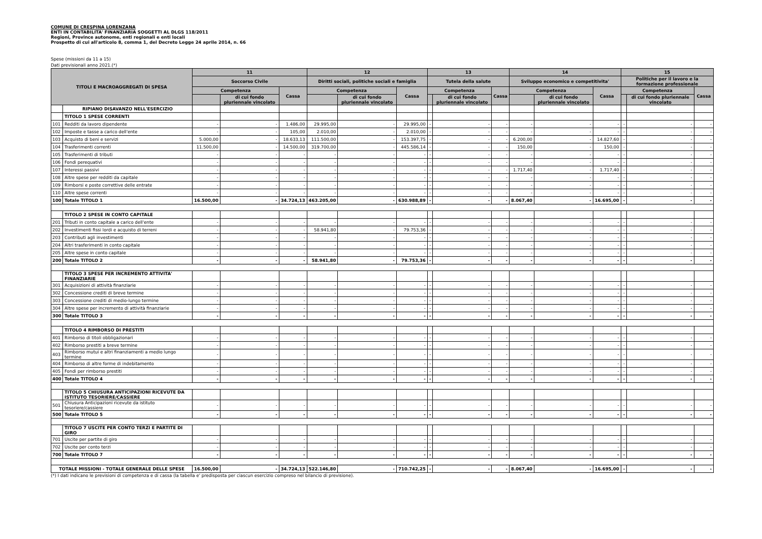COMUNE DI CRESPINA LORENZANA
ENTI IN CONTABILITA' FINANZIARIA SOGGETTI AL DLGS 118/2011
Regioni, Province autonome, enti regionali e enti locali
Prospetto di cui all'articolo 8, comma 1, del Decreto Legge 24 aprile 2014, n. 66
Spese (missioni da 11 a 15)
Dati previsionali anno 2021.(*)
| TITOLI E MACROAGGREGATI DI SPESA | | 11 | | | 12 | | | 13 | | | 14 | | | 15 | | |
| --- | --- | --- | --- | --- | --- | --- | --- | --- | --- | --- | --- | --- | --- | --- | --- | --- |
| | | Soccorso Civile | | | Diritti sociali, politiche sociali e famiglia | | | Tutela della salute | | | Sviluppo economico e competitivita' | | | Politiche per il lavoro e la formazione professionale | | |
| | | Competenza | | Cassa | Competenza | | Cassa | Competenza | | Cassa | Competenza | | Cassa | Competenza | | Cassa |
| | | | di cui fondo pluriennale vincolato | | | di cui fondo pluriennale vincolato | | | di cui fondo pluriennale vincolato | | | di cui fondo pluriennale vincolato | | | di cui fondo pluriennale vincolato | |
| | RIPIANO DISAVANZO NELL'ESERCIZIO | | | | | | | | | | | | | | | |
| | TITOLO 1 SPESE CORRENTI | | | | | | | | | | | | | | | |
| 101 | Redditi da lavoro dipendente | - | - | 1.486,00 | 29.995,00 | - | 29.995,00 | - | - | - | - | - | - | - | - | - |
| 102 | Imposte e tasse a carico dell'ente | - | - | 105,00 | 2.010,00 | - | 2.010,00 | - | - | - | - | - | - | - | - | - |
| 103 | Acquisto di beni e servizi | 5.000,00 | - | 18.633,13 | 111.500,00 | - | 153.397,75 | - | - | - | 6.200,00 | - | 14.827,60 | - | - | - |
| 104 | Trasferimenti correnti | 11.500,00 | - | 14.500,00 | 319.700,00 | - | 445.586,14 | - | - | - | 150,00 | - | 150,00 | - | - | - |
| 105 | Trasferimenti di tributi | - | - | - | - | - | - | - | - | - | - | - | - | - | - | - |
| 106 | Fondi perequativi | - | - | - | - | - | - | - | - | - | - | - | - | - | - | - |
| 107 | Interessi passivi | - | - | - | - | - | - | - | - | - | 1.717,40 | - | 1.717,40 | - | - | - |
| 108 | Altre spese per redditi da capitale | - | - | - | - | - | - | - | - | - | - | - | - | - | - | - |
| 109 | Rimborsi e poste correttive delle entrate | - | - | - | - | - | - | - | - | - | - | - | - | - | - | - |
| 110 | Altre spese correnti | - | - | - | - | - | - | - | - | - | - | - | - | - | - | - |
| 100 | Totale TITOLO 1 | 16.500,00 | - | 34.724,13 | 463.205,00 | - | 630.988,89 | - | - | - | 8.067,40 | - | 16.695,00 | - | - | - |
| | TITOLO 2 SPESE IN CONTO CAPITALE | | | | | | | | | | | | | | | |
| 201 | Tributi in conto capitale a carico dell'ente | - | - | - | - | - | - | - | - | - | - | - | - | - | - | - |
| 202 | Investimenti fissi lordi e acquisto di terreni | - | - | - | 58.941,80 | - | 79.753,36 | - | - | - | - | - | - | - | - | - |
| 203 | Contributi agli investimenti | - | - | - | - | - | - | - | - | - | - | - | - | - | - | - |
| 204 | Altri trasferimenti in conto capitale | - | - | - | - | - | - | - | - | - | - | - | - | - | - | - |
| 205 | Altre spese in conto capitale | - | - | - | - | - | - | - | - | - | - | - | - | - | - | - |
| 200 | Totale TITOLO 2 | - | - | - | 58.941,80 | - | 79.753,36 | - | - | - | - | - | - | - | - | - |
| | TITOLO 3 SPESE PER INCREMENTO ATTIVITA' FINANZIARIE | | | | | | | | | | | | | | | |
| 301 | Acquisizioni di attività finanziarie | - | - | - | - | - | - | - | - | - | - | - | - | - | - | - |
| 302 | Concessione crediti di breve termine | - | - | - | - | - | - | - | - | - | - | - | - | - | - | - |
| 303 | Concessione crediti di medio-lungo termine | - | - | - | - | - | - | - | - | - | - | - | - | - | - | - |
| 304 | Altre spese per incremento di attività finanziarie | - | - | - | - | - | - | - | - | - | - | - | - | - | - | - |
| 300 | Totale TITOLO 3 | - | - | - | - | - | - | - | - | - | - | - | - | - | - | - |
| | TITOLO 4 RIMBORSO DI PRESTITI | | | | | | | | | | | | | | | |
| 401 | Rimborso di titoli obbligazionari | - | - | - | - | - | - | - | - | - | - | - | - | - | - | - |
| 402 | Rimborso prestiti a breve termine | - | - | - | - | - | - | - | - | - | - | - | - | - | - | - |
| 403 | Rimborso mutui e altri finanziamenti a medio lungo termine | - | - | - | - | - | - | - | - | - | - | - | - | - | - | - |
| 404 | Rimborso di altre forme di indebitamento | - | - | - | - | - | - | - | - | - | - | - | - | - | - | - |
| 405 | Fondi per rimborso prestiti | - | - | - | - | - | - | - | - | - | - | - | - | - | - | - |
| 400 | Totale TITOLO 4 | - | - | - | - | - | - | - | - | - | - | - | - | - | - | - |
| | TITOLO 5 CHIUSURA ANTICIPAZIONI RICEVUTE DA ISTITUTO TESORIERE/CASSIERE | | | | | | | | | | | | | | | |
| 501 | Chiusura Anticipazioni ricevute da istituto tesoriere/cassiere | - | - | - | - | - | - | - | - | - | - | - | - | - | - | - |
| 500 | Totale TITOLO 5 | - | - | - | - | - | - | - | - | - | - | - | - | - | - | - |
| | TITOLO 7 USCITE PER CONTO TERZI E PARTITE DI GIRO | | | | | | | | | | | | | | | |
| 701 | Uscite per partite di giro | - | - | - | - | - | - | - | - | - | - | - | - | - | - | - |
| 702 | Uscite per conto terzi | - | - | - | - | - | - | - | - | - | - | - | - | - | - | - |
| 700 | Totale TITOLO 7 | - | - | - | - | - | - | - | - | - | - | - | - | - | - | - |
| TOTALE MISSIONI - TOTALE GENERALE DELLE SPESE | | 16.500,00 | - | 34.724,13 | 522.146,80 | - | 710.742,25 | - | - | - | 8.067,40 | - | 16.695,00 | - | - | - |
(*) I dati indicano le previsioni di competenza e di cassa (la tabella e' predisposta per ciascun esercizio compreso nel bilancio di previsione).